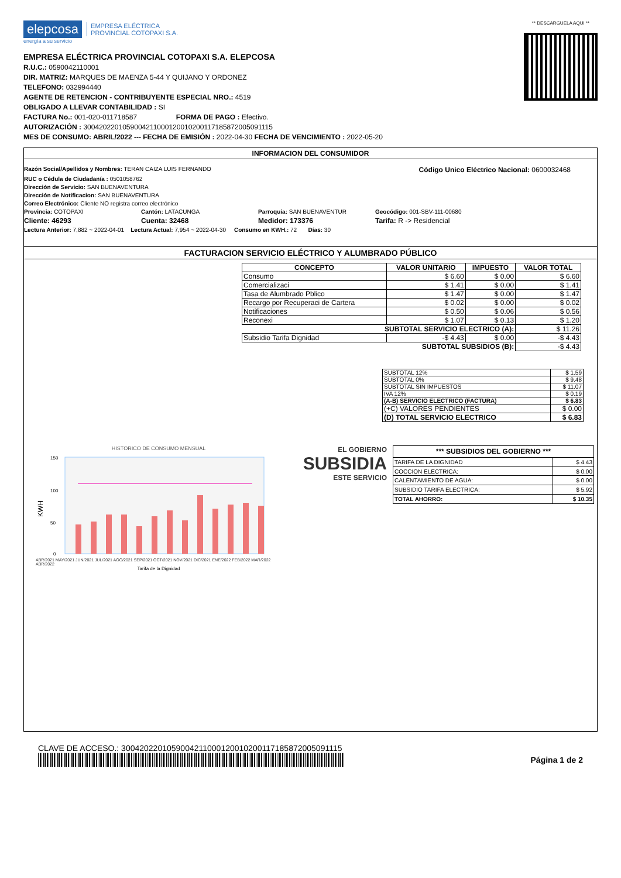elepcosa EMPRESA ELÉCTRICA
PROVINCIAL COTOPAXI S.A.
energía a su servicio
EMPRESA ELÉCTRICA PROVINCIAL COTOPAXI S.A. ELEPCOSA
R.U.C.: 0590042110001
DIR. MATRIZ: MARQUES DE MAENZA 5-44 Y QUIJANO Y ORDONEZ
TELEFONO: 032994440
AGENTE DE RETENCION - CONTRIBUYENTE ESPECIAL NRO.: 4519
OBLIGADO A LLEVAR CONTABILIDAD : SI
FACTURA No.: 001-020-011718587 FORMA DE PAGO : Efectivo.
AUTORIZACIÓN : 3004202201059004211000120010200117185872005091115
MES DE CONSUMO: ABRIL/2022 --- FECHA DE EMISIÓN : 2022-04-30 FECHA DE VENCIMIENTO : 2022-05-20
** DESCARGUELA AQUI **
INFORMACION DEL CONSUMIDOR
Razón Social/Apellidos y Nombres: TERAN CAIZA LUIS FERNANDO Código Unico Eléctrico Nacional: 0600032468
RUC o Cédula de Ciudadanía : 0501058762
Dirección de Servicio: SAN BUENAVENTURA
Dirección de Notificacion: SAN BUENAVENTURA
Correo Electrónico: Cliente NO registra correo electrónico
Provincia: COTOPAXI Cantón: LATACUNGA Parroquia: SAN BUENAVENTUR Geocódigo: 001-SBV-111-00680
Cliente: 46293 Cuenta: 32468 Medidor: 173376 Tarifa: R -> Residencial
Lectura Anterior: 7,882 ~ 2022-04-01 Lectura Actual: 7,954 ~ 2022-04-30 Consumo en KWH.: 72 Días: 30
FACTURACION SERVICIO ELÉCTRICO Y ALUMBRADO PÚBLICO
| CONCEPTO | VALOR UNITARIO | IMPUESTO | VALOR TOTAL |
| --- | --- | --- | --- |
| Consumo | $ 6.60 | $ 0.00 | $ 6.60 |
| Comercializaci | $ 1.41 | $ 0.00 | $ 1.41 |
| Tasa de Alumbrado Pblico | $ 1.47 | $ 0.00 | $ 1.47 |
| Recargo por Recuperaci de Cartera | $ 0.02 | $ 0.00 | $ 0.02 |
| Notificaciones | $ 0.50 | $ 0.06 | $ 0.56 |
| Reconexi | $ 1.07 | $ 0.13 | $ 1.20 |
| SUBTOTAL SERVICIO ELECTRICO (A): | | | $ 11.26 |
| Subsidio Tarifa Dignidad | -$ 4.43 | $ 0.00 | -$ 4.43 |
| SUBTOTAL SUBSIDIOS (B): | | | -$ 4.43 |
| SUBTOTAL 12% | $ 1.59 |
| SUBTOTAL 0% | $ 9.48 |
| SUBTOTAL SIN IMPUESTOS | $ 11.07 |
| IVA 12% | $ 0.19 |
| (A-B) SERVICIO ELECTRICO (FACTURA) | $ 6.83 |
| (+C) VALORES PENDIENTES | $ 0.00 |
| (D) TOTAL SERVICIO ELECTRICO | $ 6.83 |
HISTORICO DE CONSUMO MENSUAL
KWH
150
100
50
0
ABR/2021 MAY/2021 JUN/2021 JUL/2021 AGO/2021 SEP/2021 OCT/2021 NOV/2021 DIC/2021 ENE/2022 FEB/2022 MAR/2022 ABR/2022
Tarifa de la Dignidad
EL GOBIERNO
SUBSIDIA
ESTE SERVICIO
| *** SUBSIDIOS DEL GOBIERNO *** | |
| TARIFA DE LA DIGNIDAD | $ 4.43 |
| COCCION ELECTRICA: | $ 0.00 |
| CALENTAMIENTO DE AGUA: | $ 0.00 |
| SUBSIDIO TARIFA ELECTRICA: | $ 5.92 |
| TOTAL AHORRO: | $ 10.35 |
CLAVE DE ACCESO.: 3004202201059004211000120010200117185872005091115
Página 1 de 2